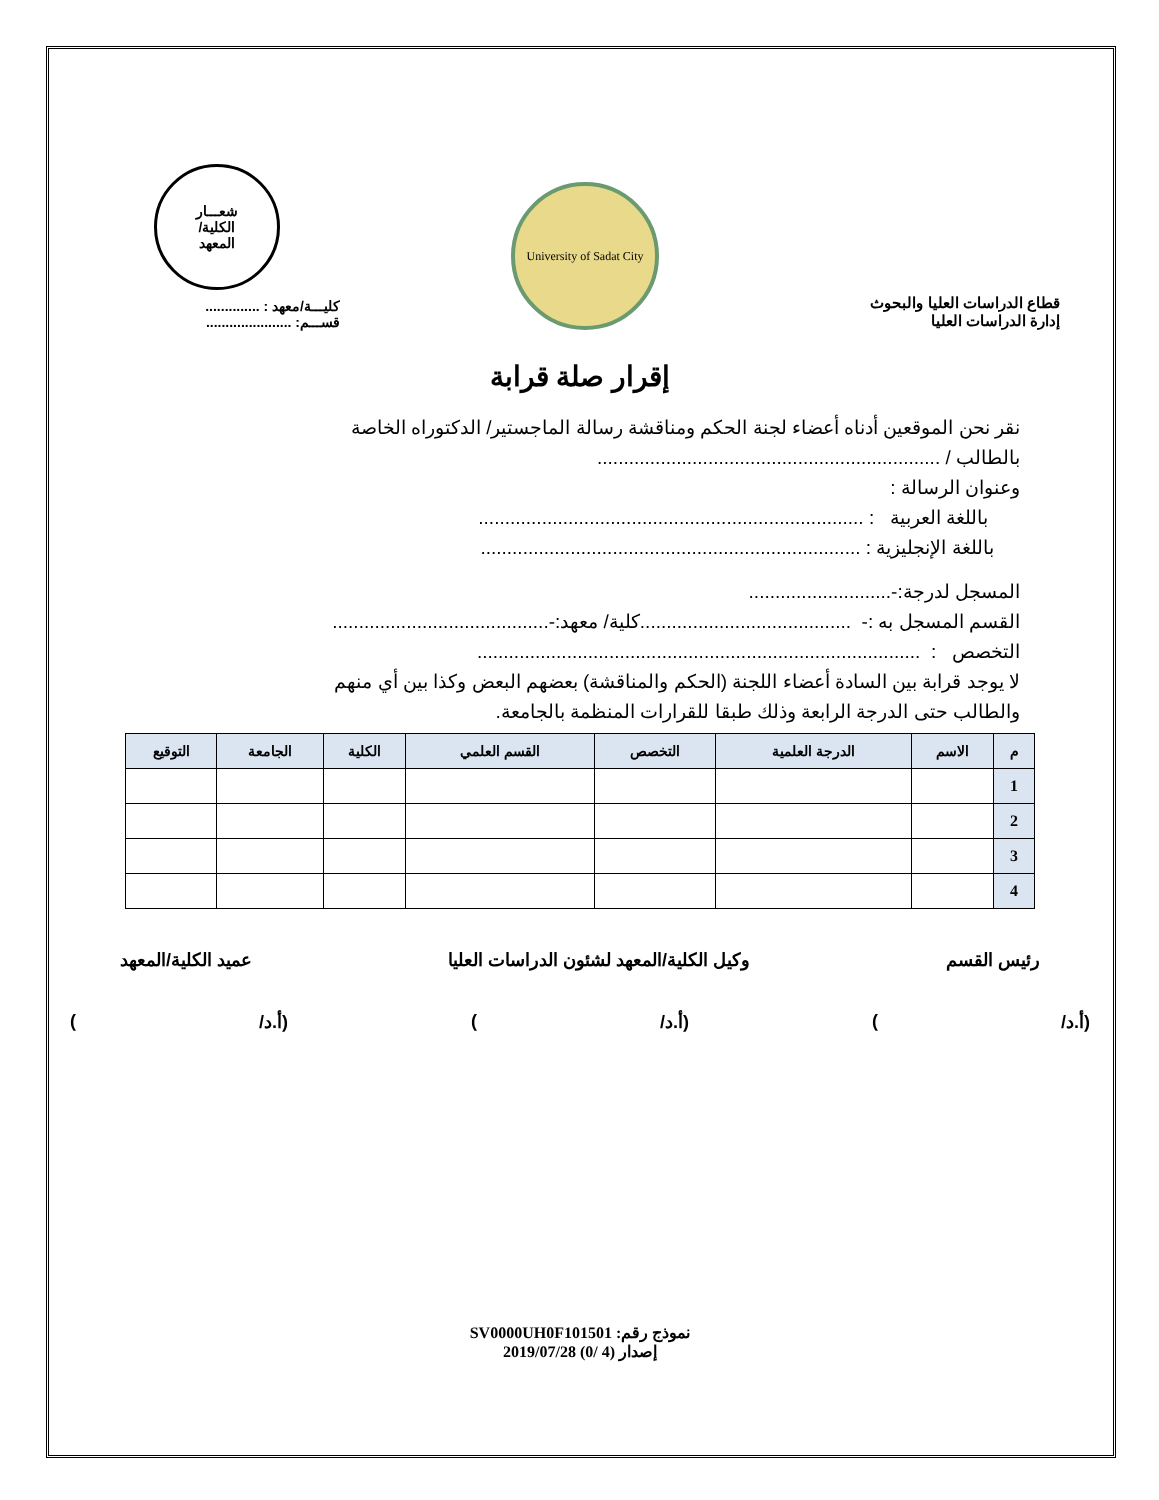قطاع الدراسات العليا والبحوث
إدارة الدراسات العليا
University of Sadat City
شعـــار
الكلية/
المعهد
كليـــة/معهد : ..............
قســـم: ......................
إقرار صلة قرابة
نقر نحن الموقعين أدناه أعضاء لجنة الحكم ومناقشة رسالة الماجستير/ الدكتوراه الخاصة
بالطالب / .................................................................
وعنوان الرسالة :
باللغة العربية : .........................................................................
باللغة الإنجليزية : ........................................................................
المسجل لدرجة:-...........................
القسم المسجل به :- ........................................كلية/ معهد:-.........................................
التخصص : ....................................................................................
لا يوجد قرابة بين السادة أعضاء اللجنة (الحكم والمناقشة) بعضهم البعض وكذا بين أي منهم
والطالب حتى الدرجة الرابعة وذلك طبقا للقرارات المنظمة بالجامعة.
| م | الاسم | الدرجة العلمية | التخصص | القسم العلمي | الكلية | الجامعة | التوقيع |
| --- | --- | --- | --- | --- | --- | --- | --- |
| 1 | | | | | | | |
| 2 | | | | | | | |
| 3 | | | | | | | |
| 4 | | | | | | | |
رئيس القسم وكيل الكلية/المعهد لشئون الدراسات العليا عميد الكلية/المعهد
(أ.د/) (أ.د/) (أ.د/)
نموذج رقم: SV0000UH0F101501
إصدار (4 /0) 2019/07/28